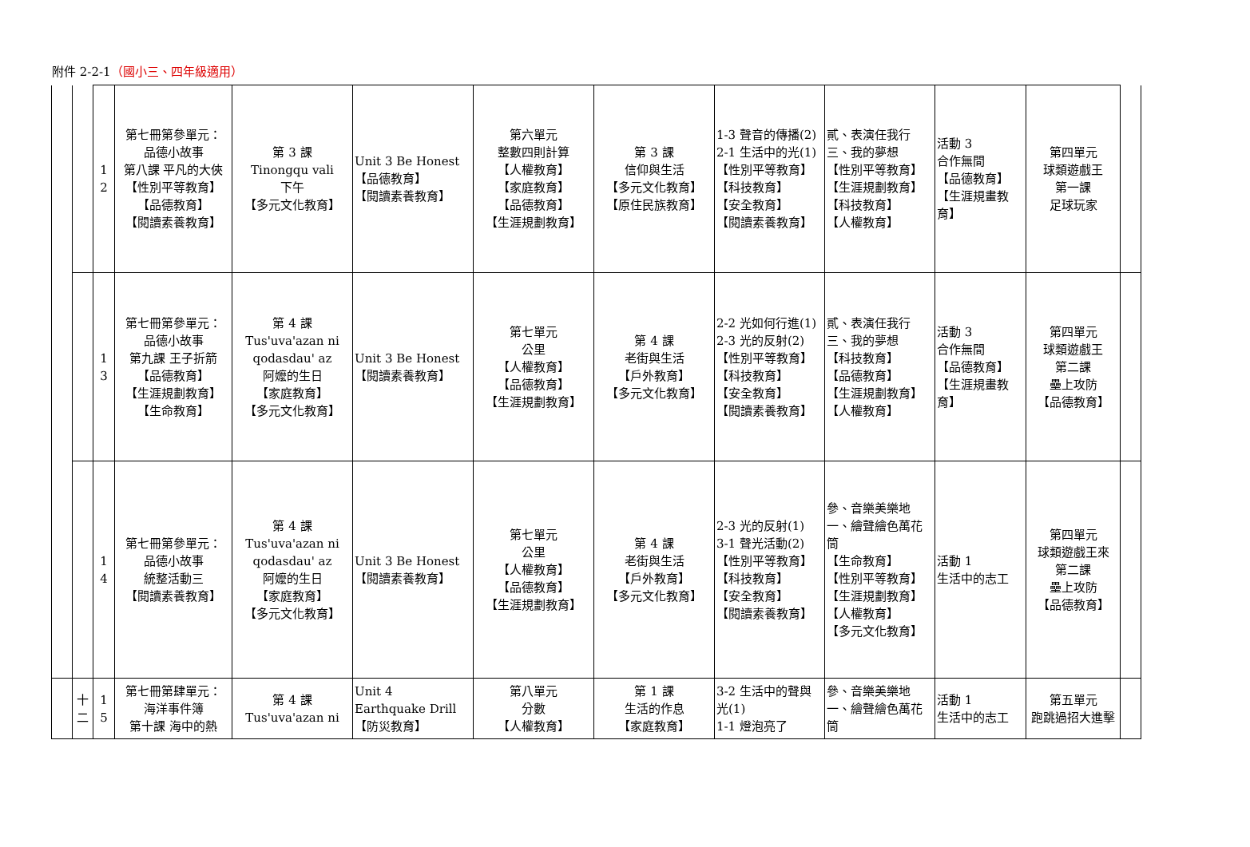附件 2-2-1（國小三、四年級適用）
| | | 1 2 | 第七冊第參單元： 品德小故事 第八課 平凡的大俠 【性別平等教育】 【品德教育】 【閱讀素養教育】 | 第 3 課 Tinongqu vali 下午 【多元文化教育】 | Unit 3 Be Honest 【品德教育】 【閱讀素養教育】 | 第六單元 整數四則計算 【人權教育】 【家庭教育】 【品德教育】 【生涯規劃教育】 | 第 3 課 信仰與生活 【多元文化教育】 【原住民族教育】 | 1-3 聲音的傳播(2) 2-1 生活中的光(1) 【性別平等教育】 【科技教育】 【安全教育】 【閱讀素養教育】 | 貳、表演任我行 三、我的夢想 【性別平等教育】 【生涯規劃教育】 【科技教育】 【人權教育】 | 活動 3 合作無間 【品德教育】 【生涯規畫教育】 | 第四單元 球類遊戲王 第一課 足球玩家 | |
| | | 1 3 | 第七冊第參單元： 品德小故事 第九課 王子折箭 【品德教育】 【生涯規劃教育】 【生命教育】 | 第 4 課 Tus'uva'azan ni qodasdau' az 阿嬤的生日 【家庭教育】 【多元文化教育】 | Unit 3 Be Honest 【閱讀素養教育】 | 第七單元 公里 【人權教育】 【品德教育】 【生涯規劃教育】 | 第 4 課 老街與生活 【戶外教育】 【多元文化教育】 | 2-2 光如何行進(1) 2-3 光的反射(2) 【性別平等教育】 【科技教育】 【安全教育】 【閱讀素養教育】 | 貳、表演任我行 三、我的夢想 【科技教育】 【品德教育】 【生涯規劃教育】 【人權教育】 | 活動 3 合作無間 【品德教育】 【生涯規畫教育】 | 第四單元 球類遊戲王 第二課 壘上攻防 【品德教育】 | |
| | | 1 4 | 第七冊第參單元： 品德小故事 統整活動三 【閱讀素養教育】 | 第 4 課 Tus'uva'azan ni qodasdau' az 阿嬤的生日 【家庭教育】 【多元文化教育】 | Unit 3 Be Honest 【閱讀素養教育】 | 第七單元 公里 【人權教育】 【品德教育】 【生涯規劃教育】 | 第 4 課 老街與生活 【戶外教育】 【多元文化教育】 | 2-3 光的反射(1) 3-1 聲光活動(2) 【性別平等教育】 【科技教育】 【安全教育】 【閱讀素養教育】 | 參、音樂美樂地 一、繪聲繪色萬花筒 【生命教育】 【性別平等教育】 【生涯規劃教育】 【人權教育】 【多元文化教育】 | 活動 1 生活中的志工 | 第四單元 球類遊戲王來 第二課 壘上攻防 【品德教育】 | |
| | 十 二 | 1 5 | 第七冊第肆單元： 海洋事件簿 第十課 海中的熱 | 第 4 課 Tus'uva'azan ni | Unit 4 Earthquake Drill 【防災教育】 | 第八單元 分數 【人權教育】 | 第 1 課 生活的作息 【家庭教育】 | 3-2 生活中的聲與光(1) 1-1 燈泡亮了 | 參、音樂美樂地 一、繪聲繪色萬花筒 | 活動 1 生活中的志工 | 第五單元 跑跳過招大進擊 | |